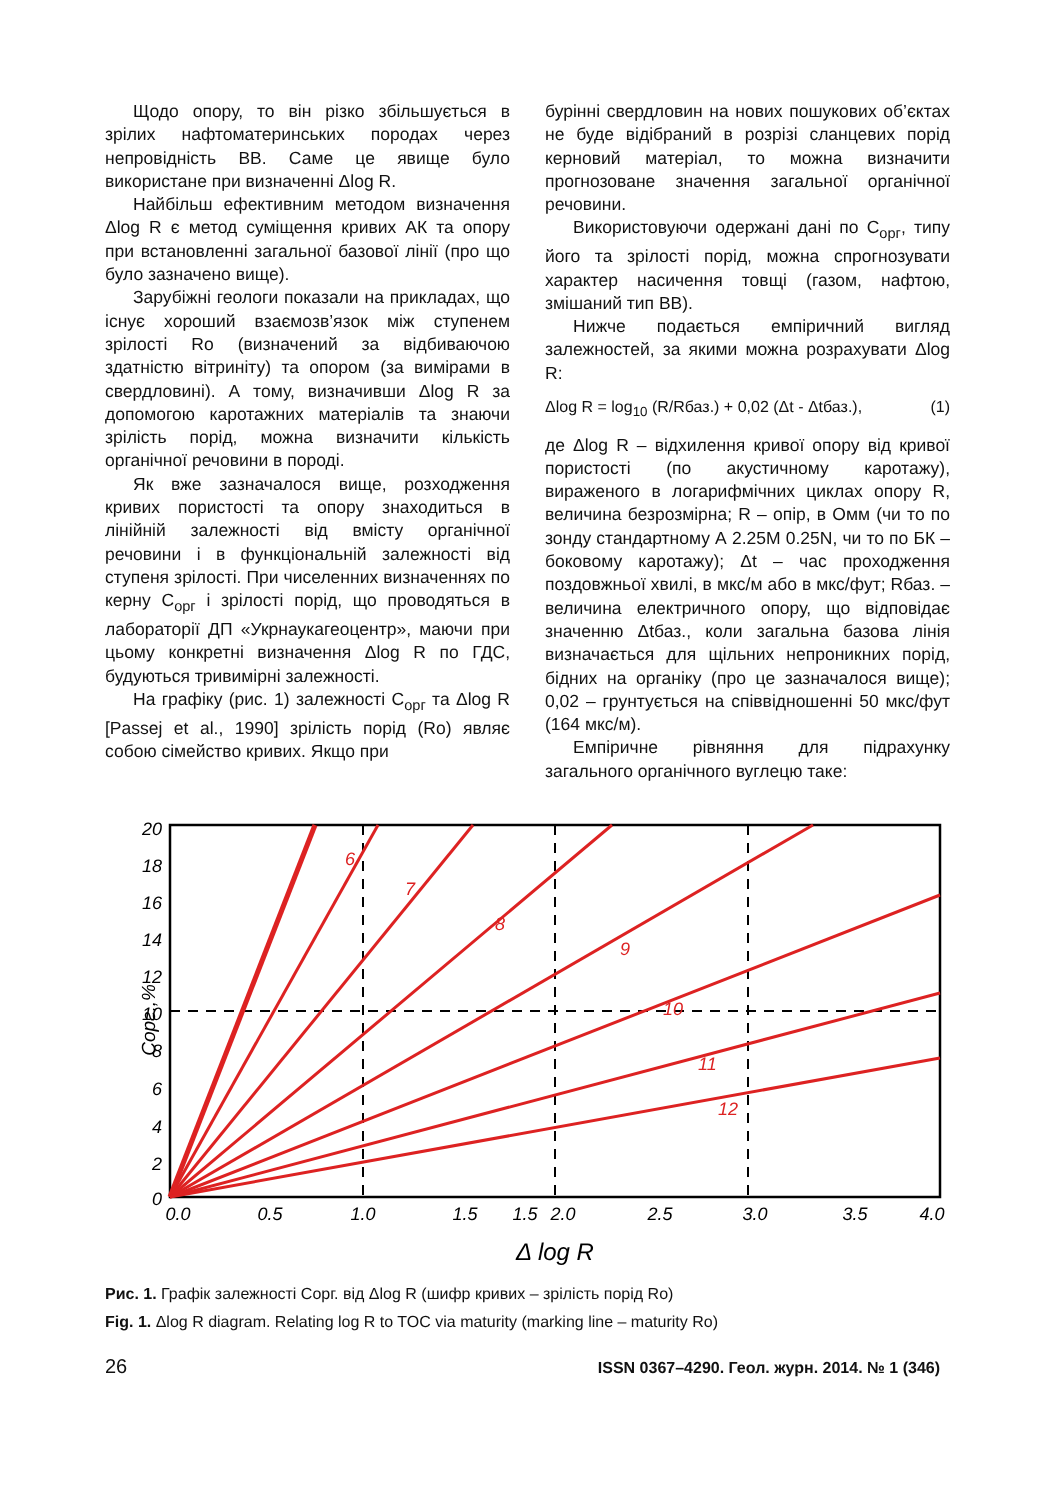Щодо опору, то він різко збільшується в зрілих нафтоматеринських породах через непровідність ВВ. Саме це явище було використане при визначенні Δlog R.
Найбільш ефективним методом визначення Δlog R є метод суміщення кривих АК та опору при встановленні загальної базової лінії (про що було зазначено вище).
Зарубіжні геологи показали на прикладах, що існує хороший взаємозв’язок між ступенем зрілості Ro (визначений за відбиваючою здатністю вітриніту) та опором (за вимірами в свердловині). А тому, визначивши Δlog R за допомогою каротажних матеріалів та знаючи зрілість порід, можна визначити кількість органічної речовини в породі.
Як вже зазначалося вище, розходження кривих пористості та опору знаходиться в лінійній залежності від вмісту органічної речовини і в функціональній залежності від ступеня зрілості. При чиселенних визначеннях по керну C<sub>орг</sub> і зрілості порід, що проводяться в лабораторії ДП «Укрнаукагеоцентр», маючи при цьому конкретні визначення Δlog R по ГДС, будуються тривимірні залежності.
На графіку (рис. 1) залежності C<sub>орг</sub> та Δlog R [Passej et al., 1990] зрілість порід (Ro) являє собою сімейство кривих. Якщо при
бурінні свердловин на нових пошукових об’єктах не буде відібраний в розрізі сланцевих порід керновий матеріал, то можна визначити прогнозоване значення загальної органічної речовини.
Використовуючи одержані дані по C<sub>орг</sub>, типу його та зрілості порід, можна спрогнозувати характер насичення товщі (газом, нафтою, змішаний тип ВВ).
Нижче подається емпіричний вигляд залежностей, за якими можна розрахувати Δlog R:
Δlog R = log<sub>10</sub> (R/Rбаз.) + 0,02 (Δt - Δtбаз.), (1)
де Δlog R – відхилення кривої опору від кривої пористості (по акустичному каротажу), вираженого в логарифмічних циклах опору R, величина безрозмірна; R – опір, в Омм (чи то по зонду стандартному А 2.25М 0.25N, чи то по БК – боковому каротажу); Δt – час проходження поздовжньої хвилі, в мкс/м або в мкс/фут; Rбаз. – величина електричного опору, що відповідає значенню Δtбаз., коли загальна базова лінія визначається для щільних непроникних порід, бідних на органіку (про це зазначалося вище); 0,02 – грунтується на співвідношенні 50 мкс/фут (164 мкс/м).
Емпіричне рівняння для підрахунку загального органічного вуглецю таке:
6
7
8
9
10
11
12
20
18
16
14
12
10
8
6
4
2
0
Copг.,%
0.0
0.5
1.0
1.5
1.5
2.0
2.5
3.0
3.5
4.0
Δ log R
Рис. 1. Графік залежності Сорг. від Δlog R (шифр кривих – зрілість порід Ro)
Fig. 1. Δlog R diagram. Relating log R to TOC via maturity (marking line – maturity Ro)
26 ISSN 0367–4290. Геол. журн. 2014. № 1 (346)